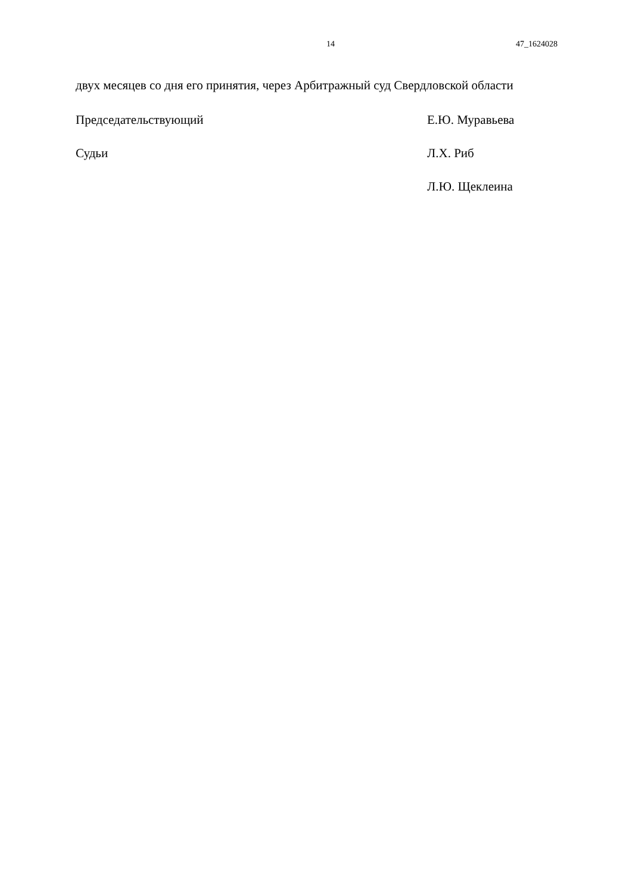14 47_1624028
двух месяцев со дня его принятия, через Арбитражный суд Свердловской области
Председательствующий Е.Ю. Муравьева
Судьи Л.Х. Риб
Л.Ю. Щеклеина